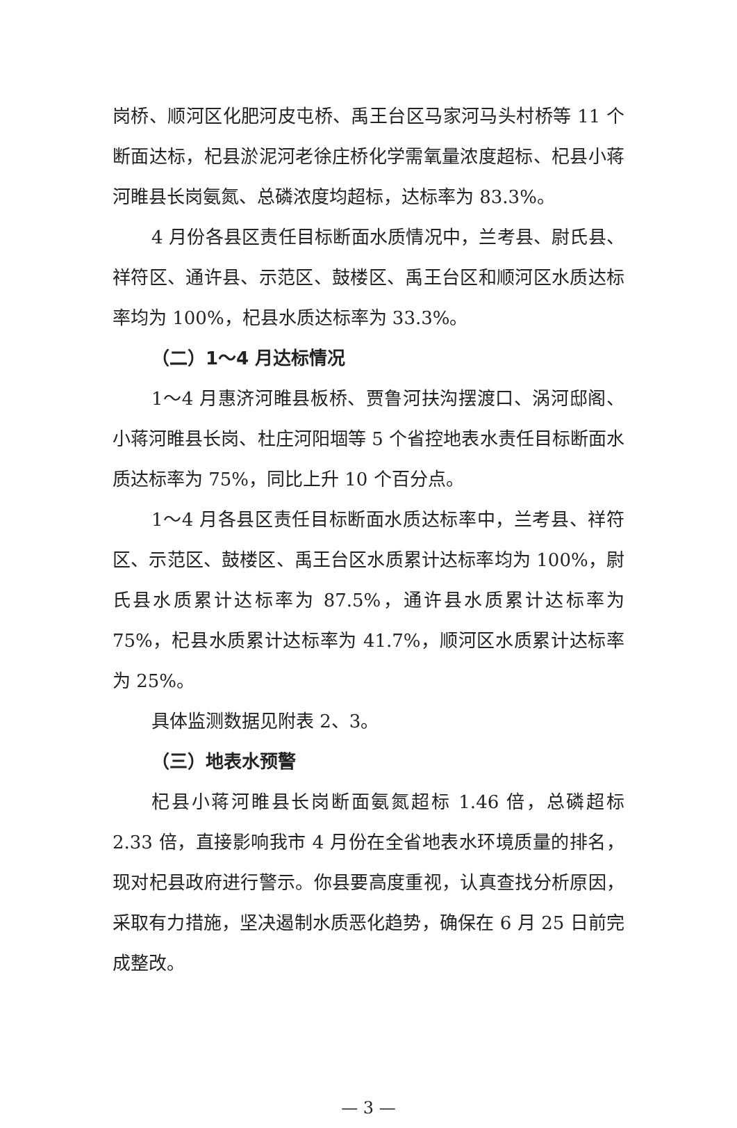岗桥、顺河区化肥河皮屯桥、禹王台区马家河马头村桥等 11 个断面达标，杞县淤泥河老徐庄桥化学需氧量浓度超标、杞县小蒋河睢县长岗氨氮、总磷浓度均超标，达标率为 83.3%。
4 月份各县区责任目标断面水质情况中，兰考县、尉氏县、祥符区、通许县、示范区、鼓楼区、禹王台区和顺河区水质达标率均为 100%，杞县水质达标率为 33.3%。
（二）1～4 月达标情况
1～4 月惠济河睢县板桥、贾鲁河扶沟摆渡口、涡河邸阁、小蒋河睢县长岗、杜庄河阳堌等 5 个省控地表水责任目标断面水质达标率为 75%，同比上升 10 个百分点。
1～4 月各县区责任目标断面水质达标率中，兰考县、祥符区、示范区、鼓楼区、禹王台区水质累计达标率均为 100%，尉氏县水质累计达标率为 87.5%，通许县水质累计达标率为 75%，杞县水质累计达标率为 41.7%，顺河区水质累计达标率为 25%。
具体监测数据见附表 2、3。
（三）地表水预警
杞县小蒋河睢县长岗断面氨氮超标 1.46 倍，总磷超标 2.33 倍，直接影响我市 4 月份在全省地表水环境质量的排名，现对杞县政府进行警示。你县要高度重视，认真查找分析原因，采取有力措施，坚决遏制水质恶化趋势，确保在 6 月 25 日前完成整改。
— 3 —